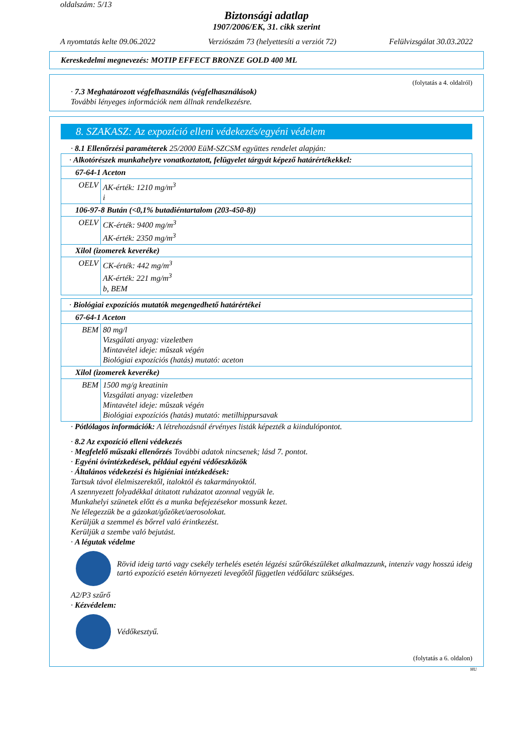oldalszám: 5/13
Biztonsági adatlap
1907/2006/EK, 31. cikk szerint
A nyomtatás kelte 09.06.2022 Verziószám 73 (helyettesíti a verziót 72) Felülvizsgálat 30.03.2022
Kereskedelmi megnevezés: MOTIP EFFECT BRONZE GOLD 400 ML
(folytatás a 4. oldalról)
· 7.3 Meghatározott végfelhasználás (végfelhasználások)
További lényeges információk nem állnak rendelkezésre.
8. SZAKASZ: Az expozíció elleni védekezés/egyéni védelem
· 8.1 Ellenőrzési paraméterek 25/2000 EüM-SZCSM együttes rendelet alapján:
| · Alkotórészek munkahelyre vonatkoztatott, felügyelet tárgyát képező határértékekkel: | |
| 67-64-1 Aceton | |
| OELV | AK-érték: 1210 mg/m<sup>3</sup> i |
| 106-97-8 Bután (<0,1% butadiéntartalom (203-450-8)) | |
| OELV | CK-érték: 9400 mg/m<sup>3</sup> AK-érték: 2350 mg/m<sup>3</sup> |
| Xilol (izomerek keveréke) | |
| OELV | CK-érték: 442 mg/m<sup>3</sup> AK-érték: 221 mg/m<sup>3</sup> b, BEM |
| · Biológiai expozíciós mutatók megengedhető határértékei | |
| 67-64-1 Aceton | |
| BEM | 80 mg/l Vizsgálati anyag: vizeletben Mintavétel ideje: mûszak végén Biológiai expozíciós (hatás) mutató: aceton |
| Xilol (izomerek keveréke) | |
| BEM | 1500 mg/g kreatinin Vizsgálati anyag: vizeletben Mintavétel ideje: mûszak végén Biológiai expozíciós (hatás) mutató: metilhippursavak |
· Pótlólagos információk: A létrehozásnál érvényes listák képezték a kiindulópontot.
· 8.2 Az expozíció elleni védekezés
· Megfelelő műszaki ellenőrzés További adatok nincsenek; lásd 7. pontot.
· Egyéni óvintézkedések, például egyéni védőeszközök
· Általános védekezési és higiéniai intézkedések:
Tartsuk távol élelmiszerektől, italoktól és takarmányoktól.
A szennyezett folyadékkal átitatott ruházatot azonnal vegyük le.
Munkahelyi szünetek előtt és a munka befejezésekor mossunk kezet.
Ne lélegezzük be a gázokat/gőzöket/aerosolokat.
Kerüljük a szemmel és bőrrel való érintkezést.
Kerüljük a szembe való bejutást.
· A légutak védelme
Rövid ideig tartó vagy csekély terhelés esetén légzési szűrőkészüléket alkalmazzunk, intenzív vagy hosszú ideig tartó expozíció esetén környezeti levegőtől független védőálarc szükséges.
A2/P3 szűrő
· Kézvédelem:
Védőkesztyű.
(folytatás a 6. oldalon)
HU